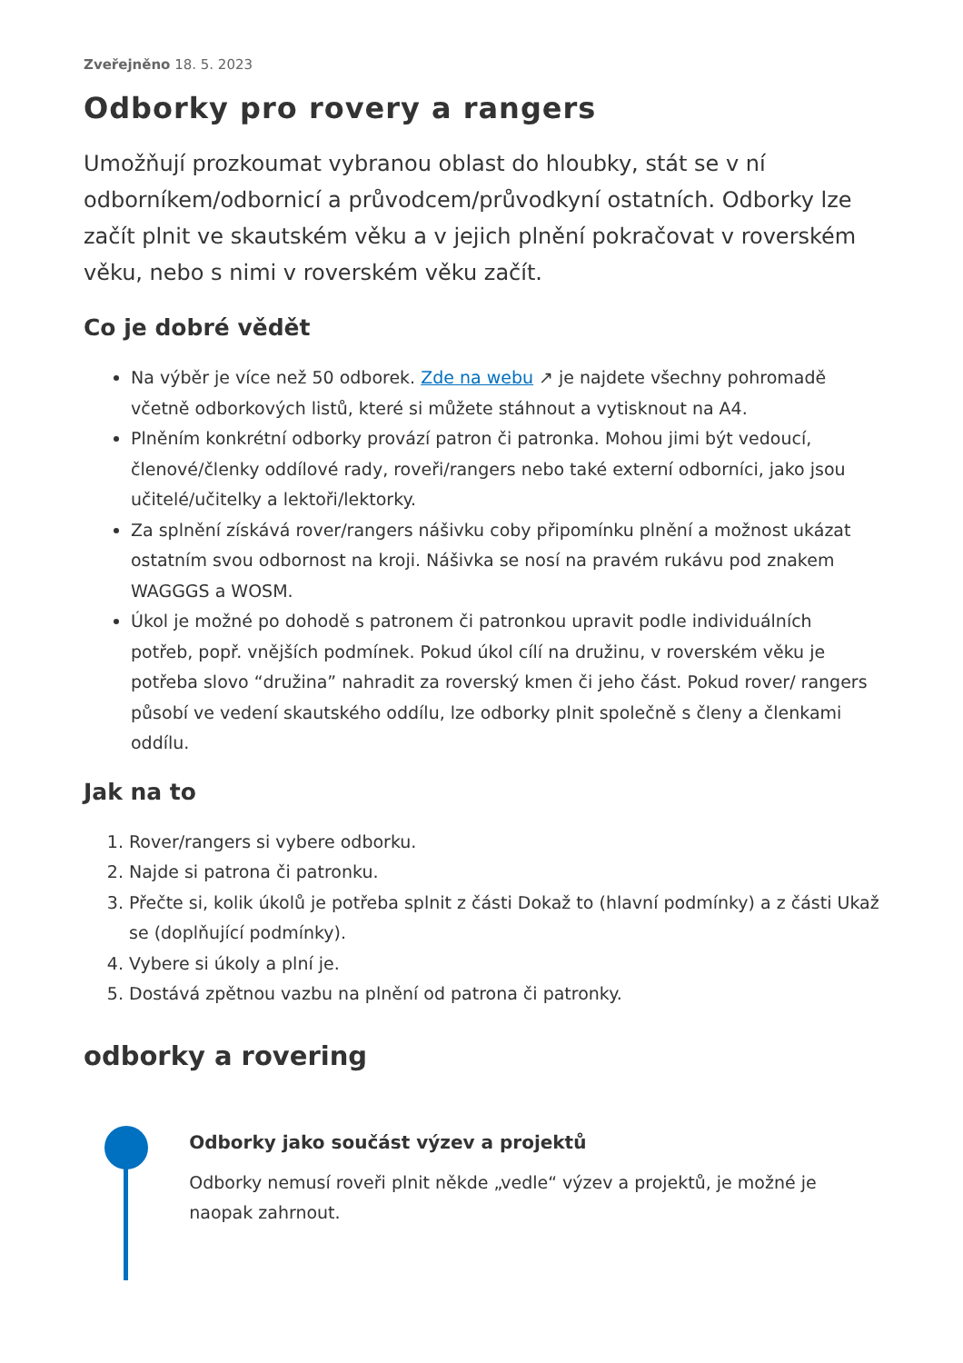Zveřejněno 18. 5. 2023
Odborky pro rovery a rangers
Umožňují prozkoumat vybranou oblast do hloubky, stát se v ní odborníkem/odbornicí a průvodcem/průvodkyní ostatních. Odborky lze začít plnit ve skautském věku a v jejich plnění pokračovat v roverském věku, nebo s nimi v roverském věku začít.
Co je dobré vědět
Na výběr je více než 50 odborek. Zde na webu ↗ je najdete všechny pohromadě včetně odborkových listů, které si můžete stáhnout a vytisknout na A4.
Plněním konkrétní odborky provází patron či patronka. Mohou jimi být vedoucí, členové/členky oddílové rady, roveři/rangers nebo také externí odborníci, jako jsou učitelé/učitelky a lektoři/lektorky.
Za splnění získává rover/rangers nášivku coby připomínku plnění a možnost ukázat ostatním svou odbornost na kroji. Nášivka se nosí na pravém rukávu pod znakem WAGGGS a WOSM.
Úkol je možné po dohodě s patronem či patronkou upravit podle individuálních potřeb, popř. vnějších podmínek. Pokud úkol cílí na družinu, v roverském věku je potřeba slovo “družina” nahradit za roverský kmen či jeho část. Pokud rover/ rangers působí ve vedení skautského oddílu, lze odborky plnit společně s členy a členkami oddílu.
Jak na to
1. Rover/rangers si vybere odborku.
2. Najde si patrona či patronku.
3. Přečte si, kolik úkolů je potřeba splnit z části Dokaž to (hlavní podmínky) a z části Ukaž se (doplňující podmínky).
4. Vybere si úkoly a plní je.
5. Dostává zpětnou vazbu na plnění od patrona či patronky.
odborky a rovering
Odborky jako součást výzev a projektů
Odborky nemusí roveři plnit někde „vedle“ výzev a projektů, je možné je naopak zahrnout.